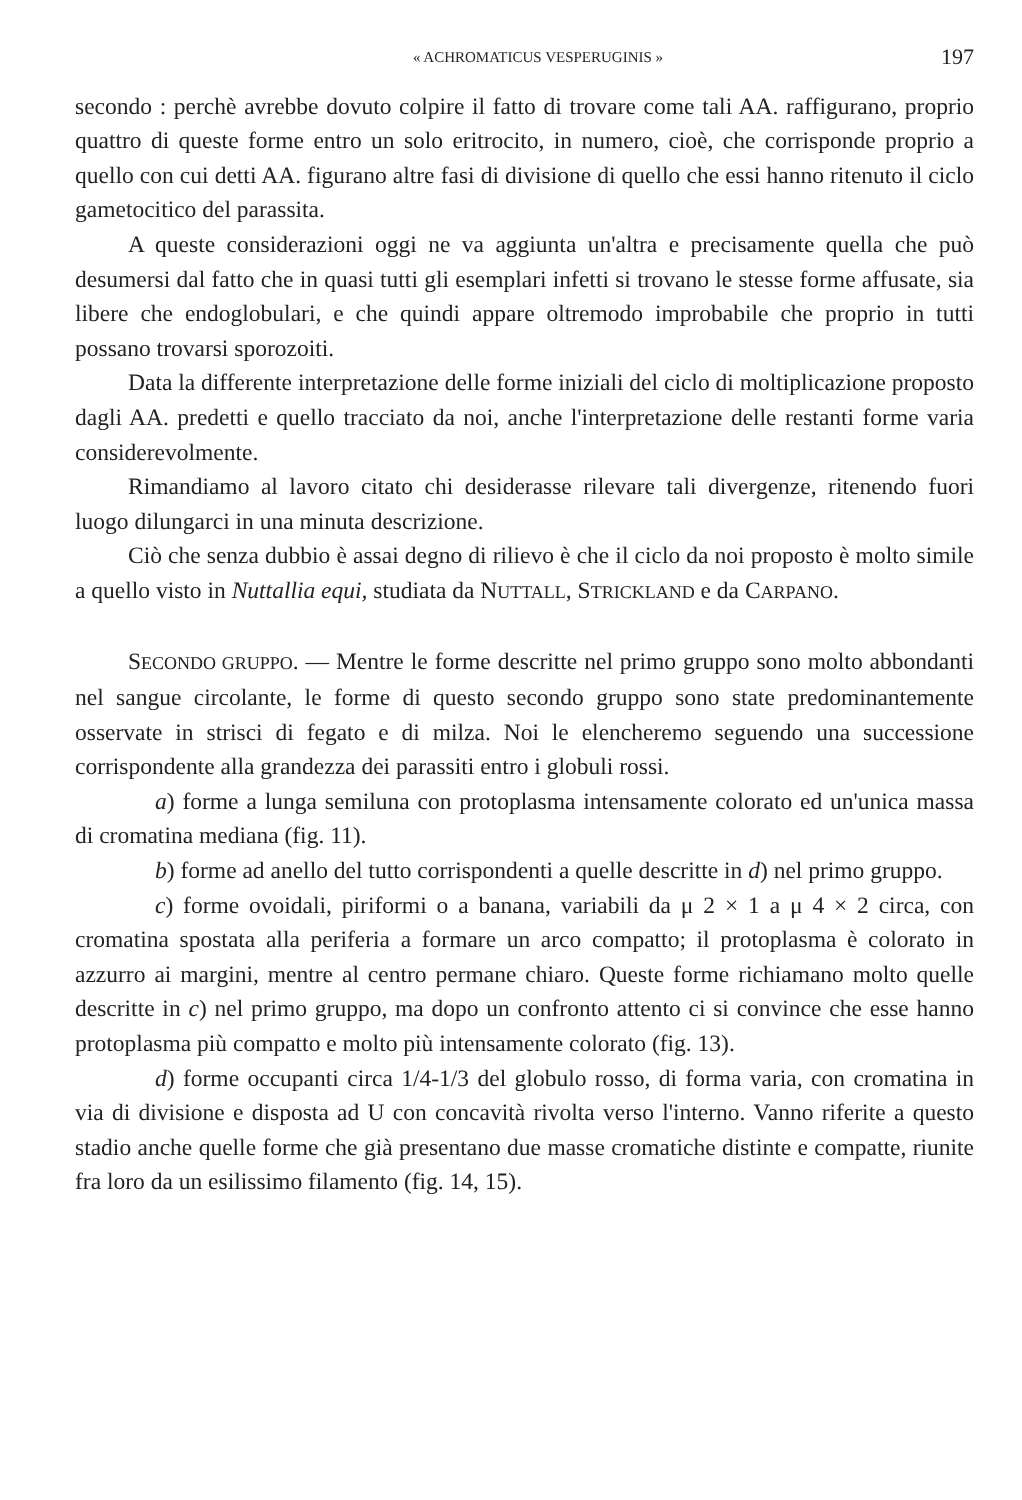« ACHROMATICUS VESPERUGINIS » 197
secondo : perchè avrebbe dovuto colpire il fatto di trovare come tali AA. raffigurano, proprio quattro di queste forme entro un solo eritrocito, in numero, cioè, che corrisponde proprio a quello con cui detti AA. figurano altre fasi di divisione di quello che essi hanno ritenuto il ciclo gametocitico del parassita.
A queste considerazioni oggi ne va aggiunta un'altra e precisamente quella che può desumersi dal fatto che in quasi tutti gli esemplari infetti si trovano le stesse forme affusate, sia libere che endoglobulari, e che quindi appare oltremodo improbabile che proprio in tutti possano trovarsi sporozoiti.
Data la differente interpretazione delle forme iniziali del ciclo di moltiplicazione proposto dagli AA. predetti e quello tracciato da noi, anche l'interpretazione delle restanti forme varia considerevolmente.
Rimandiamo al lavoro citato chi desiderasse rilevare tali divergenze, ritenendo fuori luogo dilungarci in una minuta descrizione.
Ciò che senza dubbio è assai degno di rilievo è che il ciclo da noi proposto è molto simile a quello visto in Nuttallia equi, studiata da NUTTALL, STRICKLAND e da CARPANO.
SECONDO GRUPPO. — Mentre le forme descritte nel primo gruppo sono molto abbondanti nel sangue circolante, le forme di questo secondo gruppo sono state predominantemente osservate in strisci di fegato e di milza. Noi le elencheremo seguendo una successione corrispondente alla grandezza dei parassiti entro i globuli rossi.
a) forme a lunga semiluna con protoplasma intensamente colorato ed un'unica massa di cromatina mediana (fig. 11).
b) forme ad anello del tutto corrispondenti a quelle descritte in d) nel primo gruppo.
c) forme ovoidali, piriformi o a banana, variabili da μ 2 × 1 a μ 4 × 2 circa, con cromatina spostata alla periferia a formare un arco compatto; il protoplasma è colorato in azzurro ai margini, mentre al centro permane chiaro. Queste forme richiamano molto quelle descritte in c) nel primo gruppo, ma dopo un confronto attento ci si convince che esse hanno protoplasma più compatto e molto più intensamente colorato (fig. 13).
d) forme occupanti circa 1/4-1/3 del globulo rosso, di forma varia, con cromatina in via di divisione e disposta ad U con concavità rivolta verso l'interno. Vanno riferite a questo stadio anche quelle forme che già presentano due masse cromatiche distinte e compatte, riunite fra loro da un esilissimo filamento (fig. 14, 15).